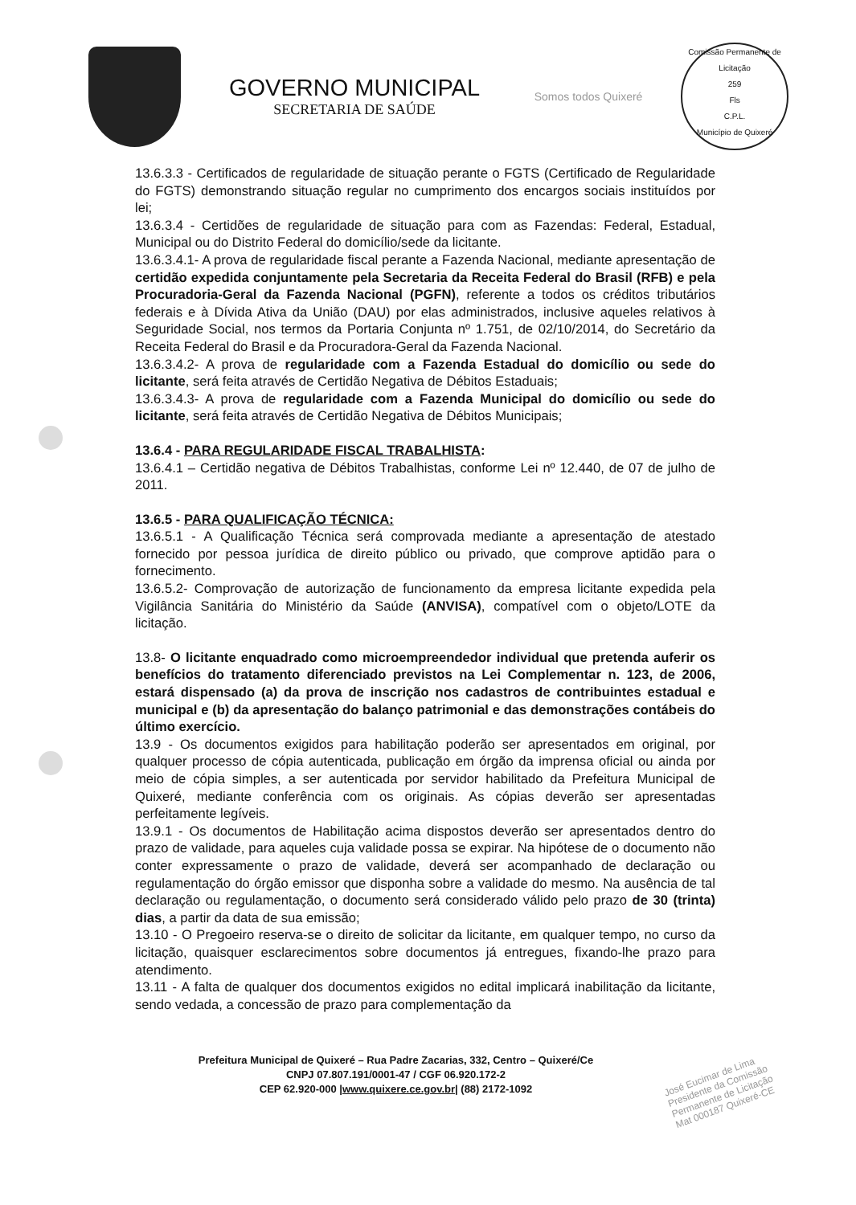GOVERNO MUNICIPAL
SECRETARIA DE SAÚDE
Somos todos Quixeré
Comissão Permanente de Licitação
259
Fls
C.P.L.
Município de Quixeré
13.6.3.3 - Certificados de regularidade de situação perante o FGTS (Certificado de Regularidade do FGTS) demonstrando situação regular no cumprimento dos encargos sociais instituídos por lei;
13.6.3.4 - Certidões de regularidade de situação para com as Fazendas: Federal, Estadual, Municipal ou do Distrito Federal do domicílio/sede da licitante.
13.6.3.4.1- A prova de regularidade fiscal perante a Fazenda Nacional, mediante apresentação de certidão expedida conjuntamente pela Secretaria da Receita Federal do Brasil (RFB) e pela Procuradoria-Geral da Fazenda Nacional (PGFN), referente a todos os créditos tributários federais e à Dívida Ativa da União (DAU) por elas administrados, inclusive aqueles relativos à Seguridade Social, nos termos da Portaria Conjunta nº 1.751, de 02/10/2014, do Secretário da Receita Federal do Brasil e da Procuradora-Geral da Fazenda Nacional.
13.6.3.4.2- A prova de regularidade com a Fazenda Estadual do domicílio ou sede do licitante, será feita através de Certidão Negativa de Débitos Estaduais;
13.6.3.4.3- A prova de regularidade com a Fazenda Municipal do domicílio ou sede do licitante, será feita através de Certidão Negativa de Débitos Municipais;
13.6.4 - PARA REGULARIDADE FISCAL TRABALHISTA:
13.6.4.1 – Certidão negativa de Débitos Trabalhistas, conforme Lei nº 12.440, de 07 de julho de 2011.
13.6.5 - PARA QUALIFICAÇÃO TÉCNICA:
13.6.5.1 - A Qualificação Técnica será comprovada mediante a apresentação de atestado fornecido por pessoa jurídica de direito público ou privado, que comprove aptidão para o fornecimento.
13.6.5.2- Comprovação de autorização de funcionamento da empresa licitante expedida pela Vigilância Sanitária do Ministério da Saúde (ANVISA), compatível com o objeto/LOTE da licitação.
13.8- O licitante enquadrado como microempreendedor individual que pretenda auferir os benefícios do tratamento diferenciado previstos na Lei Complementar n. 123, de 2006, estará dispensado (a) da prova de inscrição nos cadastros de contribuintes estadual e municipal e (b) da apresentação do balanço patrimonial e das demonstrações contábeis do último exercício.
13.9 - Os documentos exigidos para habilitação poderão ser apresentados em original, por qualquer processo de cópia autenticada, publicação em órgão da imprensa oficial ou ainda por meio de cópia simples, a ser autenticada por servidor habilitado da Prefeitura Municipal de Quixeré, mediante conferência com os originais. As cópias deverão ser apresentadas perfeitamente legíveis.
13.9.1 - Os documentos de Habilitação acima dispostos deverão ser apresentados dentro do prazo de validade, para aqueles cuja validade possa se expirar. Na hipótese de o documento não conter expressamente o prazo de validade, deverá ser acompanhado de declaração ou regulamentação do órgão emissor que disponha sobre a validade do mesmo. Na ausência de tal declaração ou regulamentação, o documento será considerado válido pelo prazo de 30 (trinta) dias, a partir da data de sua emissão;
13.10 - O Pregoeiro reserva-se o direito de solicitar da licitante, em qualquer tempo, no curso da licitação, quaisquer esclarecimentos sobre documentos já entregues, fixando-lhe prazo para atendimento.
13.11 - A falta de qualquer dos documentos exigidos no edital implicará inabilitação da licitante, sendo vedada, a concessão de prazo para complementação da
Prefeitura Municipal de Quixeré – Rua Padre Zacarias, 332, Centro – Quixeré/Ce
CNPJ 07.807.191/0001-47 / CGF 06.920.172-2
CEP 62.920-000 |www.quixere.ce.gov.br| (88) 2172-1092
José Eucimar de Lima
Presidente da Comissão
Permanente de Licitação
Mat 000187 Quixeré-CE